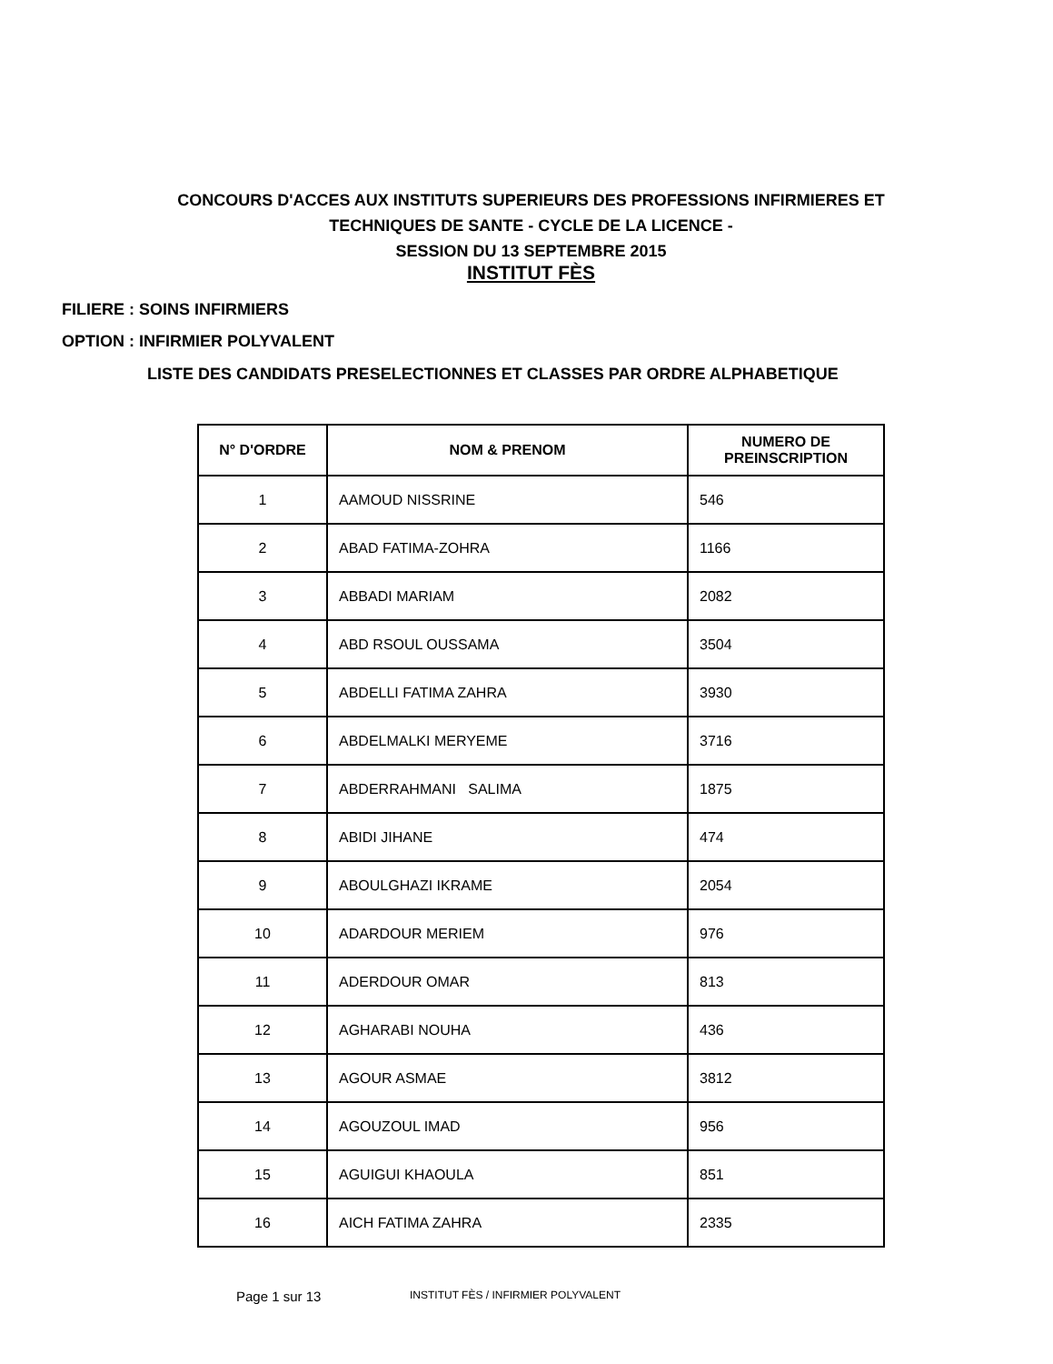CONCOURS D'ACCES AUX INSTITUTS SUPERIEURS DES PROFESSIONS INFIRMIERES ET
TECHNIQUES DE SANTE - CYCLE DE LA LICENCE -
SESSION DU 13 SEPTEMBRE 2015
INSTITUT FÈS
FILIERE : SOINS INFIRMIERS
OPTION : INFIRMIER POLYVALENT
LISTE DES CANDIDATS PRESELECTIONNES ET CLASSES PAR ORDRE ALPHABETIQUE
| N° D'ORDRE | NOM & PRENOM | NUMERO DE PREINSCRIPTION |
| --- | --- | --- |
| 1 | AAMOUD NISSRINE | 546 |
| 2 | ABAD FATIMA-ZOHRA | 1166 |
| 3 | ABBADI MARIAM | 2082 |
| 4 | ABD RSOUL OUSSAMA | 3504 |
| 5 | ABDELLI FATIMA ZAHRA | 3930 |
| 6 | ABDELMALKI MERYEME | 3716 |
| 7 | ABDERRAHMANI SALIMA | 1875 |
| 8 | ABIDI JIHANE | 474 |
| 9 | ABOULGHAZI IKRAME | 2054 |
| 10 | ADARDOUR MERIEM | 976 |
| 11 | ADERDOUR OMAR | 813 |
| 12 | AGHARABI NOUHA | 436 |
| 13 | AGOUR ASMAE | 3812 |
| 14 | AGOUZOUL IMAD | 956 |
| 15 | AGUIGUI KHAOULA | 851 |
| 16 | AICH FATIMA ZAHRA | 2335 |
Page 1 sur 13 INSTITUT FÈS / INFIRMIER POLYVALENT